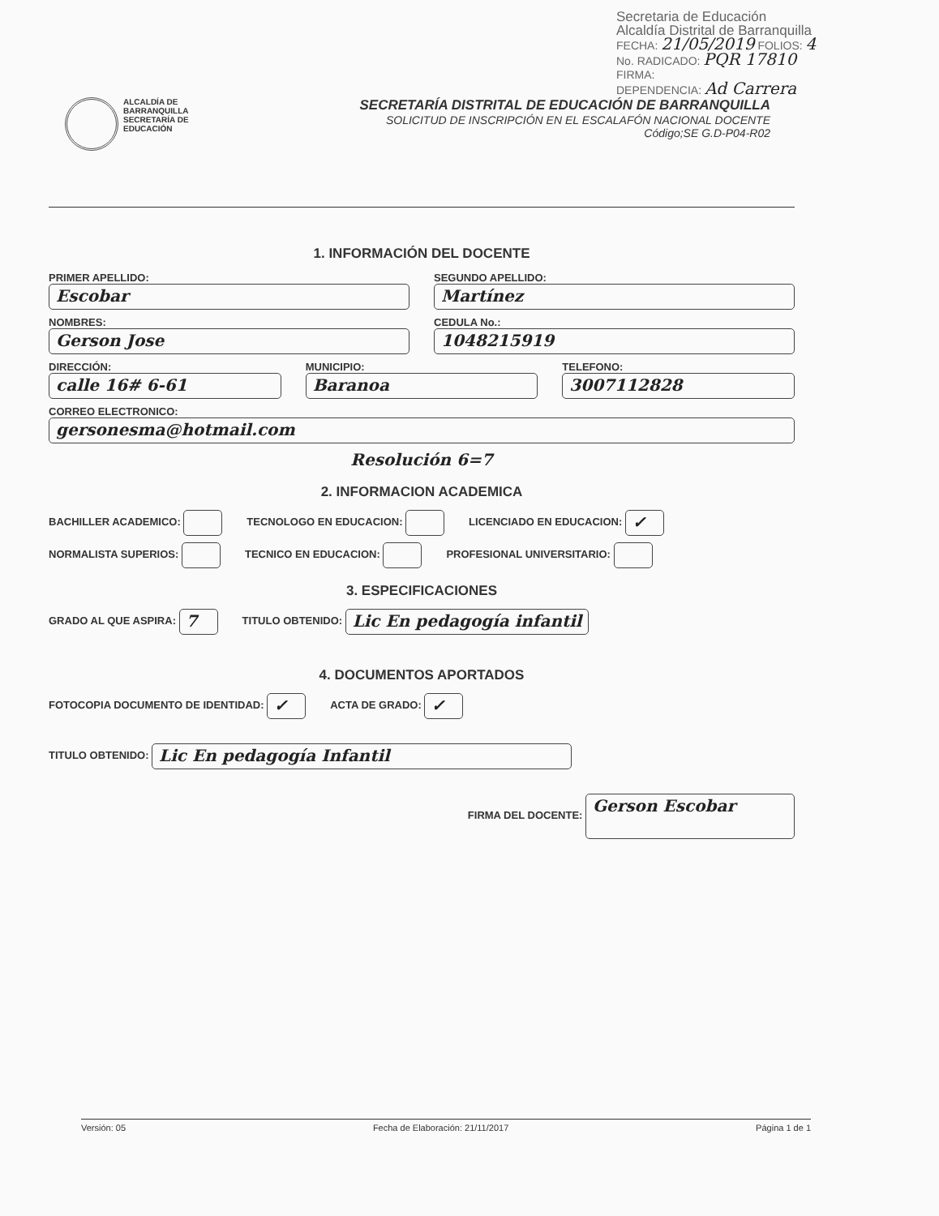Secretaria de Educación
Alcaldía Distrital de Barranquilla
FECHA: 21/05/2019 FOLIOS: 4
No. RADICADO: PQR 17810
FIRMA:
DEPENDENCIA: Ad Carrera
ALCALDÍA DE
BARRANQUILLA
SECRETARÍA DE EDUCACIÓN
SECRETARÍA DISTRITAL DE EDUCACIÓN DE BARRANQUILLA
SOLICITUD DE INSCRIPCIÓN EN EL ESCALAFÓN NACIONAL DOCENTE
Código;SE G.D-P04-R02
1. INFORMACIÓN DEL DOCENTE
PRIMER APELLIDO:
Escobar
SEGUNDO APELLIDO:
Martínez
NOMBRES:
Gerson Jose
CEDULA No.:
1048215919
DIRECCIÓN:
calle 16# 6-61
MUNICIPIO:
Baranoa
TELEFONO:
3007112828
CORREO ELECTRONICO:
gersonesma@hotmail.com
Resolución 6=7
2. INFORMACION ACADEMICA
BACHILLER ACADEMICO: TECNOLOGO EN EDUCACION: LICENCIADO EN EDUCACION: ✓
NORMALISTA SUPERIOS: TECNICO EN EDUCACION: PROFESIONAL UNIVERSITARIO:
3. ESPECIFICACIONES
GRADO AL QUE ASPIRA: 7 TITULO OBTENIDO: Lic En pedagogía infantil
4. DOCUMENTOS APORTADOS
FOTOCOPIA DOCUMENTO DE IDENTIDAD: ✓ ACTA DE GRADO: ✓
TITULO OBTENIDO: Lic En pedagogía Infantil
FIRMA DEL DOCENTE: Gerson Escobar
Versión: 05 Fecha de Elaboración: 21/11/2017 Página 1 de 1